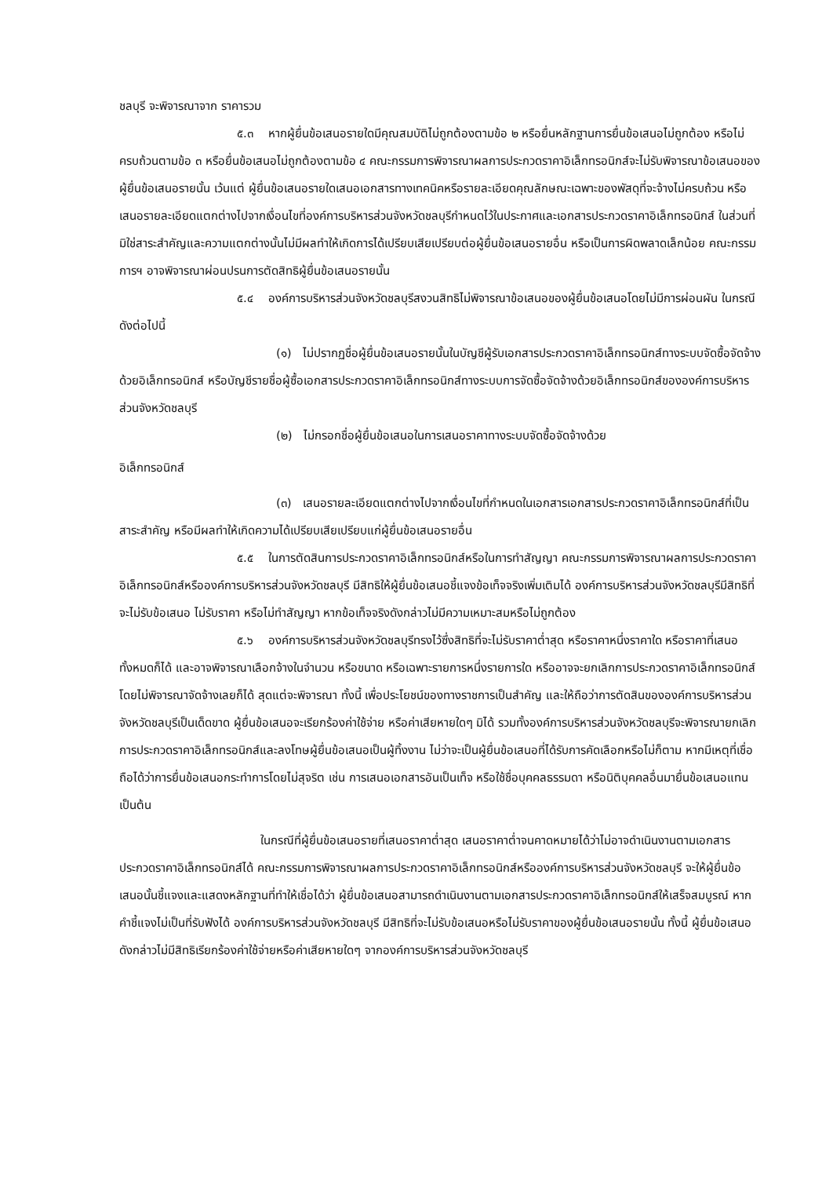ชลบุรี จะพิจารณาจาก ราคารวม
๕.๓ หากผู้ยื่นข้อเสนอรายใดมีคุณสมบัติไม่ถูกต้องตามข้อ ๒ หรือยื่นหลักฐานการยื่นข้อเสนอไม่ถูกต้อง หรือไม่ครบถ้วนตามข้อ ๓ หรือยื่นข้อเสนอไม่ถูกต้องตามข้อ ๔ คณะกรรมการพิจารณาผลการประกวดราคาอิเล็กทรอนิกส์จะไม่รับพิจารณาข้อเสนอของผู้ยื่นข้อเสนอรายนั้น เว้นแต่ ผู้ยื่นข้อเสนอรายใดเสนอเอกสารทางเทคนิคหรือรายละเอียดคุณลักษณะเฉพาะของพัสดุที่จะจ้างไม่ครบถ้วน หรือเสนอรายละเอียดแตกต่างไปจากเงื่อนไขที่องค์การบริหารส่วนจังหวัดชลบุรีกำหนดไว้ในประกาศและเอกสารประกวดราคาอิเล็กทรอนิกส์ ในส่วนที่มิใช่สาระสำคัญและความแตกต่างนั้นไม่มีผลทำให้เกิดการได้เปรียบเสียเปรียบต่อผู้ยื่นข้อเสนอรายอื่น หรือเป็นการผิดพลาดเล็กน้อย คณะกรรมการฯ อาจพิจารณาผ่อนปรนการตัดสิทธิผู้ยื่นข้อเสนอรายนั้น
๕.๔ องค์การบริหารส่วนจังหวัดชลบุรีสงวนสิทธิไม่พิจารณาข้อเสนอของผู้ยื่นข้อเสนอโดยไม่มีการผ่อนผัน ในกรณีดังต่อไปนี้
(๑) ไม่ปรากฏชื่อผู้ยื่นข้อเสนอรายนั้นในบัญชีผู้รับเอกสารประกวดราคาอิเล็กทรอนิกส์ทางระบบจัดซื้อจัดจ้างด้วยอิเล็กทรอนิกส์ หรือบัญชีรายชื่อผู้ซื้อเอกสารประกวดราคาอิเล็กทรอนิกส์ทางระบบการจัดซื้อจัดจ้างด้วยอิเล็กทรอนิกส์ขององค์การบริหารส่วนจังหวัดชลบุรี
(๒) ไม่กรอกชื่อผู้ยื่นข้อเสนอในการเสนอราคาทางระบบจัดซื้อจัดจ้างด้วย
อิเล็กทรอนิกส์
(๓) เสนอรายละเอียดแตกต่างไปจากเงื่อนไขที่กำหนดในเอกสารเอกสารประกวดราคาอิเล็กทรอนิกส์ที่เป็นสาระสำคัญ หรือมีผลทำให้เกิดความได้เปรียบเสียเปรียบแก่ผู้ยื่นข้อเสนอรายอื่น
๕.๕ ในการตัดสินการประกวดราคาอิเล็กทรอนิกส์หรือในการทำสัญญา คณะกรรมการพิจารณาผลการประกวดราคาอิเล็กทรอนิกส์หรือองค์การบริหารส่วนจังหวัดชลบุรี มีสิทธิให้ผู้ยื่นข้อเสนอชี้แจงข้อเท็จจริงเพิ่มเติมได้ องค์การบริหารส่วนจังหวัดชลบุรีมีสิทธิที่จะไม่รับข้อเสนอ ไม่รับราคา หรือไม่ทำสัญญา หากข้อเท็จจริงดังกล่าวไม่มีความเหมาะสมหรือไม่ถูกต้อง
๕.๖ องค์การบริหารส่วนจังหวัดชลบุรีทรงไว้ซึ่งสิทธิที่จะไม่รับราคาต่ำสุด หรือราคาหนึ่งราคาใด หรือราคาที่เสนอทั้งหมดก็ได้ และอาจพิจารณาเลือกจ้างในจำนวน หรือขนาด หรือเฉพาะรายการหนึ่งรายการใด หรืออาจจะยกเลิกการประกวดราคาอิเล็กทรอนิกส์โดยไม่พิจารณาจัดจ้างเลยก็ได้ สุดแต่จะพิจารณา ทั้งนี้ เพื่อประโยชน์ของทางราชการเป็นสำคัญ และให้ถือว่าการตัดสินขององค์การบริหารส่วนจังหวัดชลบุรีเป็นเด็ดขาด ผู้ยื่นข้อเสนอจะเรียกร้องค่าใช้จ่าย หรือค่าเสียหายใดๆ มิได้ รวมทั้งองค์การบริหารส่วนจังหวัดชลบุรีจะพิจารณายกเลิกการประกวดราคาอิเล็กทรอนิกส์และลงโทษผู้ยื่นข้อเสนอเป็นผู้ทิ้งงาน ไม่ว่าจะเป็นผู้ยื่นข้อเสนอที่ได้รับการคัดเลือกหรือไม่ก็ตาม หากมีเหตุที่เชื่อถือได้ว่าการยื่นข้อเสนอกระทำการโดยไม่สุจริต เช่น การเสนอเอกสารอันเป็นเท็จ หรือใช้ชื่อบุคคลธรรมดา หรือนิติบุคคลอื่นมายื่นข้อเสนอแทน เป็นต้น
ในกรณีที่ผู้ยื่นข้อเสนอรายที่เสนอราคาต่ำสุด เสนอราคาต่ำจนคาดหมายได้ว่าไม่อาจดำเนินงานตามเอกสารประกวดราคาอิเล็กทรอนิกส์ได้ คณะกรรมการพิจารณาผลการประกวดราคาอิเล็กทรอนิกส์หรือองค์การบริหารส่วนจังหวัดชลบุรี จะให้ผู้ยื่นข้อเสนอนั้นชี้แจงและแสดงหลักฐานที่ทำให้เชื่อได้ว่า ผู้ยื่นข้อเสนอสามารถดำเนินงานตามเอกสารประกวดราคาอิเล็กทรอนิกส์ให้เสร็จสมบูรณ์ หากคำชี้แจงไม่เป็นที่รับฟังได้ องค์การบริหารส่วนจังหวัดชลบุรี มีสิทธิที่จะไม่รับข้อเสนอหรือไม่รับราคาของผู้ยื่นข้อเสนอรายนั้น ทั้งนี้ ผู้ยื่นข้อเสนอดังกล่าวไม่มีสิทธิเรียกร้องค่าใช้จ่ายหรือค่าเสียหายใดๆ จากองค์การบริหารส่วนจังหวัดชลบุรี